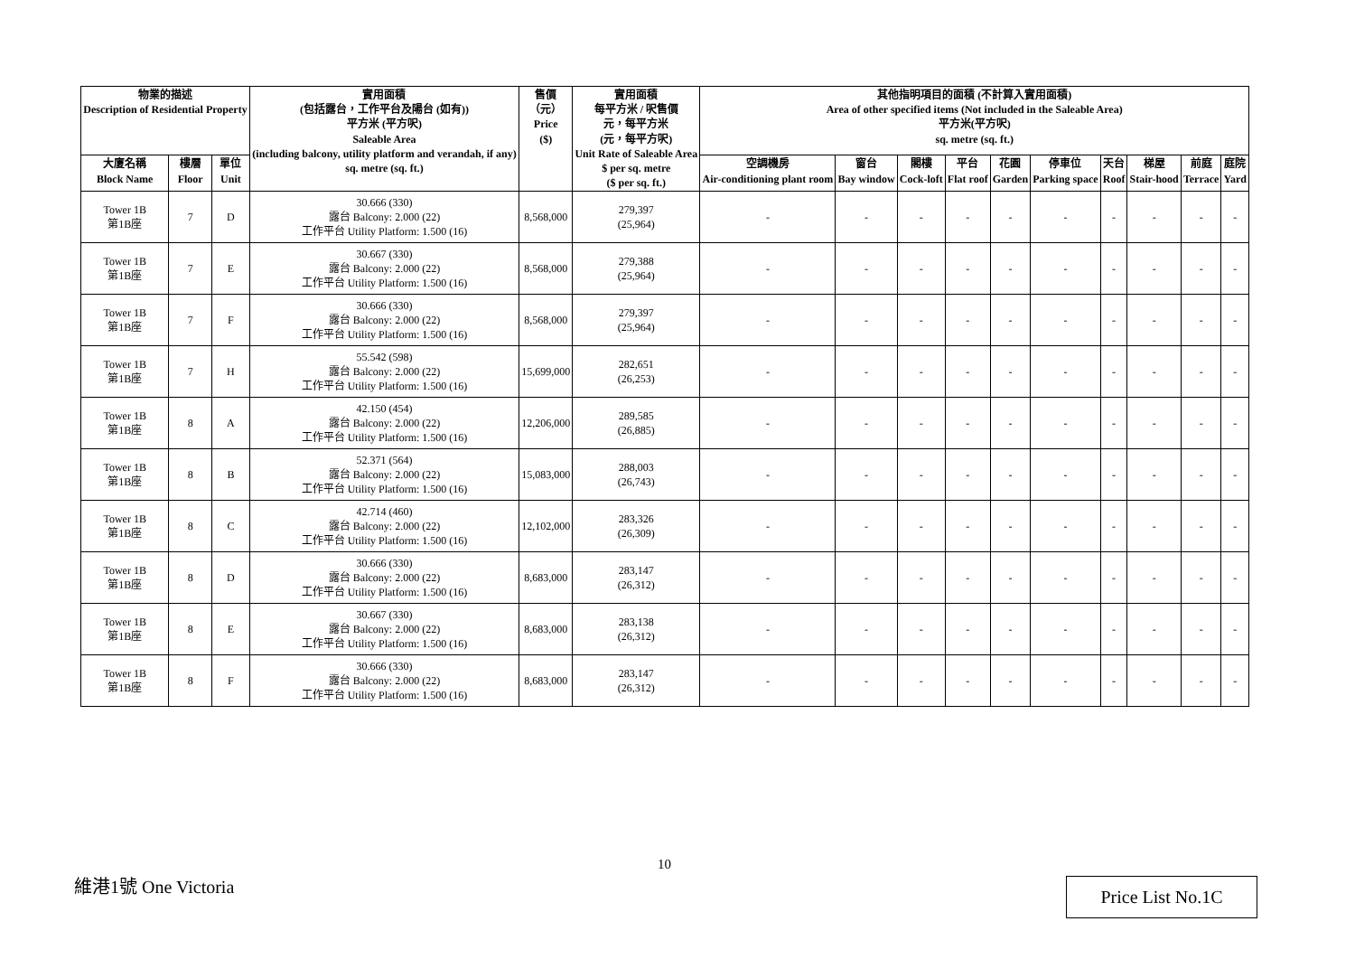| 物業的描述 Description of Residential Property | | | 實用面積 (包括露台，工作平台及陽台 (如有)) 平方米 (平方呎) Saleable Area (including balcony, utility platform and verandah, if any) sq. metre (sq. ft.) | 售價 （元） Price ($) | 實用面積 每平方米 / 呎售價 元，每平方米 (元，每平方呎) Unit Rate of Saleable Area $ per sq. metre ($ per sq. ft.) | 其他指明項目的面積 (不計算入實用面積) Area of other specified items (Not included in the Saleable Area) 平方米(平方呎) sq. metre (sq. ft.) | | | | | | | | | |
| --- | --- | --- | --- | --- | --- | --- | --- | --- | --- | --- | --- | --- | --- | --- | --- |
| 大廈名稱 Block Name | 樓層 Floor | 單位 Unit | | | | 空調機房 Air-conditioning plant room | 窗台 Bay window | 閣樓 Cock-loft | 平台 Flat roof | 花園 Garden | 停車位 Parking space | 天台 Roof | 梯屋 Stair-hood | 前庭 Terrace | 庭院 Yard |
| Tower 1B 第1B座 | 7 | D | 30.666 (330) 露台 Balcony: 2.000 (22) 工作平台 Utility Platform: 1.500 (16) | 8,568,000 | 279,397 (25,964) | - | - | - | - | - | - | - | - | - | - |
| Tower 1B 第1B座 | 7 | E | 30.667 (330) 露台 Balcony: 2.000 (22) 工作平台 Utility Platform: 1.500 (16) | 8,568,000 | 279,388 (25,964) | - | - | - | - | - | - | - | - | - | - |
| Tower 1B 第1B座 | 7 | F | 30.666 (330) 露台 Balcony: 2.000 (22) 工作平台 Utility Platform: 1.500 (16) | 8,568,000 | 279,397 (25,964) | - | - | - | - | - | - | - | - | - | - |
| Tower 1B 第1B座 | 7 | H | 55.542 (598) 露台 Balcony: 2.000 (22) 工作平台 Utility Platform: 1.500 (16) | 15,699,000 | 282,651 (26,253) | - | - | - | - | - | - | - | - | - | - |
| Tower 1B 第1B座 | 8 | A | 42.150 (454) 露台 Balcony: 2.000 (22) 工作平台 Utility Platform: 1.500 (16) | 12,206,000 | 289,585 (26,885) | - | - | - | - | - | - | - | - | - | - |
| Tower 1B 第1B座 | 8 | B | 52.371 (564) 露台 Balcony: 2.000 (22) 工作平台 Utility Platform: 1.500 (16) | 15,083,000 | 288,003 (26,743) | - | - | - | - | - | - | - | - | - | - |
| Tower 1B 第1B座 | 8 | C | 42.714 (460) 露台 Balcony: 2.000 (22) 工作平台 Utility Platform: 1.500 (16) | 12,102,000 | 283,326 (26,309) | - | - | - | - | - | - | - | - | - | - |
| Tower 1B 第1B座 | 8 | D | 30.666 (330) 露台 Balcony: 2.000 (22) 工作平台 Utility Platform: 1.500 (16) | 8,683,000 | 283,147 (26,312) | - | - | - | - | - | - | - | - | - | - |
| Tower 1B 第1B座 | 8 | E | 30.667 (330) 露台 Balcony: 2.000 (22) 工作平台 Utility Platform: 1.500 (16) | 8,683,000 | 283,138 (26,312) | - | - | - | - | - | - | - | - | - | - |
| Tower 1B 第1B座 | 8 | F | 30.666 (330) 露台 Balcony: 2.000 (22) 工作平台 Utility Platform: 1.500 (16) | 8,683,000 | 283,147 (26,312) | - | - | - | - | - | - | - | - | - | - |
10
維港1號 One Victoria Price List No.1C